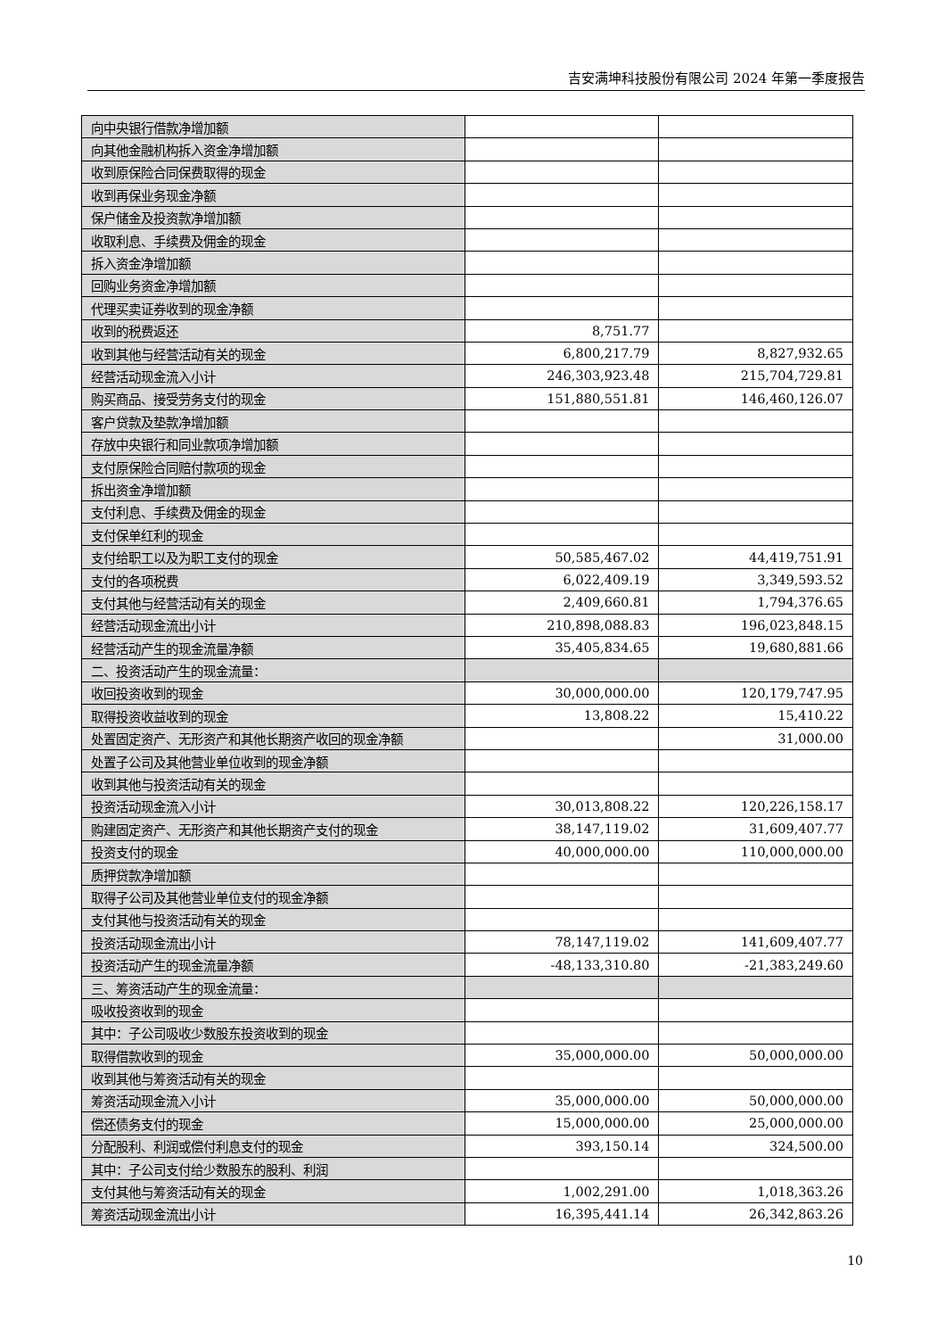吉安满坤科技股份有限公司 2024 年第一季度报告
| 向中央银行借款净增加额 | | |
| 向其他金融机构拆入资金净增加额 | | |
| 收到原保险合同保费取得的现金 | | |
| 收到再保业务现金净额 | | |
| 保户储金及投资款净增加额 | | |
| 收取利息、手续费及佣金的现金 | | |
| 拆入资金净增加额 | | |
| 回购业务资金净增加额 | | |
| 代理买卖证券收到的现金净额 | | |
| 收到的税费返还 | 8,751.77 | |
| 收到其他与经营活动有关的现金 | 6,800,217.79 | 8,827,932.65 |
| 经营活动现金流入小计 | 246,303,923.48 | 215,704,729.81 |
| 购买商品、接受劳务支付的现金 | 151,880,551.81 | 146,460,126.07 |
| 客户贷款及垫款净增加额 | | |
| 存放中央银行和同业款项净增加额 | | |
| 支付原保险合同赔付款项的现金 | | |
| 拆出资金净增加额 | | |
| 支付利息、手续费及佣金的现金 | | |
| 支付保单红利的现金 | | |
| 支付给职工以及为职工支付的现金 | 50,585,467.02 | 44,419,751.91 |
| 支付的各项税费 | 6,022,409.19 | 3,349,593.52 |
| 支付其他与经营活动有关的现金 | 2,409,660.81 | 1,794,376.65 |
| 经营活动现金流出小计 | 210,898,088.83 | 196,023,848.15 |
| 经营活动产生的现金流量净额 | 35,405,834.65 | 19,680,881.66 |
| 二、投资活动产生的现金流量： | | |
| 收回投资收到的现金 | 30,000,000.00 | 120,179,747.95 |
| 取得投资收益收到的现金 | 13,808.22 | 15,410.22 |
| 处置固定资产、无形资产和其他长期资产收回的现金净额 | | 31,000.00 |
| 处置子公司及其他营业单位收到的现金净额 | | |
| 收到其他与投资活动有关的现金 | | |
| 投资活动现金流入小计 | 30,013,808.22 | 120,226,158.17 |
| 购建固定资产、无形资产和其他长期资产支付的现金 | 38,147,119.02 | 31,609,407.77 |
| 投资支付的现金 | 40,000,000.00 | 110,000,000.00 |
| 质押贷款净增加额 | | |
| 取得子公司及其他营业单位支付的现金净额 | | |
| 支付其他与投资活动有关的现金 | | |
| 投资活动现金流出小计 | 78,147,119.02 | 141,609,407.77 |
| 投资活动产生的现金流量净额 | -48,133,310.80 | -21,383,249.60 |
| 三、筹资活动产生的现金流量： | | |
| 吸收投资收到的现金 | | |
| 其中：子公司吸收少数股东投资收到的现金 | | |
| 取得借款收到的现金 | 35,000,000.00 | 50,000,000.00 |
| 收到其他与筹资活动有关的现金 | | |
| 筹资活动现金流入小计 | 35,000,000.00 | 50,000,000.00 |
| 偿还债务支付的现金 | 15,000,000.00 | 25,000,000.00 |
| 分配股利、利润或偿付利息支付的现金 | 393,150.14 | 324,500.00 |
| 其中：子公司支付给少数股东的股利、利润 | | |
| 支付其他与筹资活动有关的现金 | 1,002,291.00 | 1,018,363.26 |
| 筹资活动现金流出小计 | 16,395,441.14 | 26,342,863.26 |
10